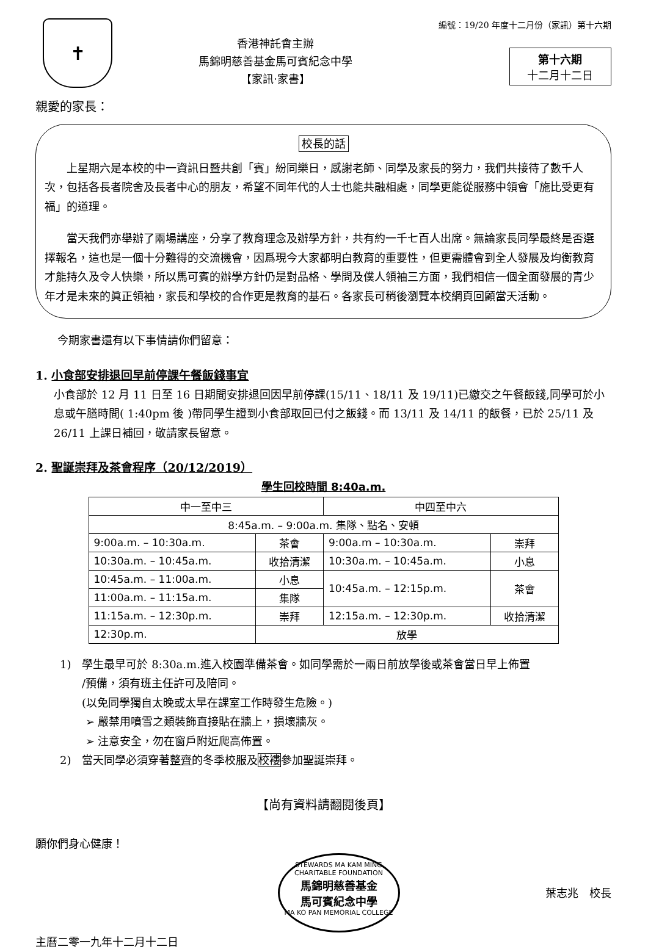✝
香港神託會主辦
馬錦明慈善基金馬可賓紀念中學
【家訊‧家書】
編號：19/20 年度十二月份（家訊）第十六期
第十六期
十二月十二日
親愛的家長：
校長的話
上星期六是本校的中一資訊日暨共創「賓」紛同樂日，感謝老師、同學及家長的努力，我們共接待了數千人次，包括各長者院舍及長者中心的朋友，希望不同年代的人士也能共融相處，同學更能從服務中領會「施比受更有福」的道理。
當天我們亦舉辦了兩場講座，分享了教育理念及辦學方針，共有約一千七百人出席。無論家長同學最終是否選擇報名，這也是一個十分難得的交流機會，因爲現今大家都明白教育的重要性，但更需體會到全人發展及均衡教育才能持久及令人快樂，所以馬可賓的辦學方針仍是對品格、學問及僕人領袖三方面，我們相信一個全面發展的青少年才是未來的眞正領袖，家長和學校的合作更是教育的基石。各家長可稍後瀏覽本校網頁回顧當天活動。
今期家書還有以下事情請你們留意：
1. 小食部安排退回早前停課午餐飯錢事宜
小食部於 12 月 11 日至 16 日期間安排退回因早前停課(15/11、18/11 及 19/11)已繳交之午餐飯錢,同學可於小息或午膳時間( 1:40pm 後 )帶同學生證到小食部取回已付之飯錢。而 13/11 及 14/11 的飯餐，已於 25/11 及 26/11 上課日補回，敬請家長留意。
2. 聖誕崇拜及茶會程序（20/12/2019）
學生回校時間 8:40a.m.
| 中一至中三 | | 中四至中六 | |
| 8:45a.m. – 9:00a.m. 集隊、點名、安頓 | | | |
| 9:00a.m. – 10:30a.m. | 茶會 | 9:00a.m – 10:30a.m. | 崇拜 |
| 10:30a.m. – 10:45a.m. | 收拾清潔 | 10:30a.m. – 10:45a.m. | 小息 |
| 10:45a.m. – 11:00a.m. | 小息 | 10:45a.m. – 12:15p.m. | 茶會 |
| 11:00a.m. – 11:15a.m. | 集隊 | | |
| 11:15a.m. – 12:30p.m. | 崇拜 | 12:15a.m. – 12:30p.m. | 收拾清潔 |
| 12:30p.m. | 放學 | | |
1)　學生最早可於 8:30a.m.進入校園準備茶會。如同學需於一兩日前放學後或茶會當日早上佈置
　　/預備，須有班主任許可及陪同。
　　(以免同學獨自太晚或太早在課室工作時發生危險。)
　　 ➢ 嚴禁用噴雪之類裝飾直接貼在牆上，損壞牆灰。
　　 ➢ 注意安全，勿在窗戶附近爬高佈置。
2)　當天同學必須穿著整齊的冬季校服及校褸參加聖誕崇拜。
【尚有資料請翻閱後頁】
願你們身心健康！
STEWARDS MA KAM MING CHARITABLE FOUNDATION
馬錦明慈善基金
馬可賓紀念中學
MA KO PAN MEMORIAL COLLEGE
葉志兆　校長
主曆二零一九年十二月十二日